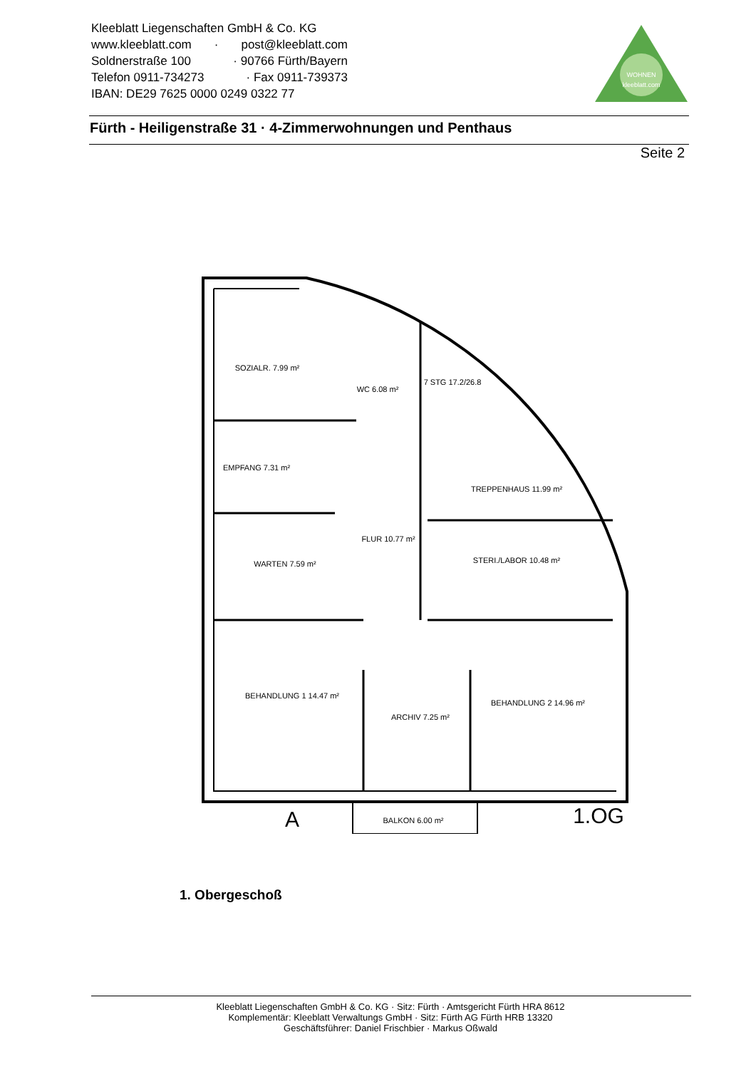Kleeblatt Liegenschaften GmbH & Co. KG
www.kleeblatt.com · post@kleeblatt.com
Soldnerstraße 100 · 90766 Fürth/Bayern
Telefon 0911-734273 · Fax 0911-739373
IBAN: DE29 7625 0000 0249 0322 77
WOHNEN
kleeblatt.com
Fürth - Heiligenstraße 31 · 4-Zimmerwohnungen und Penthaus
Seite 2
SOZIALR. 7.99 m²
WC 6.08 m²
7 STG 17.2/26.8
EMPFANG 7.31 m²
TREPPENHAUS 11.99 m²
FLUR 10.77 m²
WARTEN 7.59 m²
STERI./LABOR 10.48 m²
BEHANDLUNG 1 14.47 m²
ARCHIV 7.25 m²
BEHANDLUNG 2 14.96 m²
BALKON 6.00 m²
A
1.OG
1. Obergeschoß
Kleeblatt Liegenschaften GmbH & Co. KG · Sitz: Fürth · Amtsgericht Fürth HRA 8612
Komplementär: Kleeblatt Verwaltungs GmbH · Sitz: Fürth AG Fürth HRB 13320
Geschäftsführer: Daniel Frischbier · Markus Oßwald